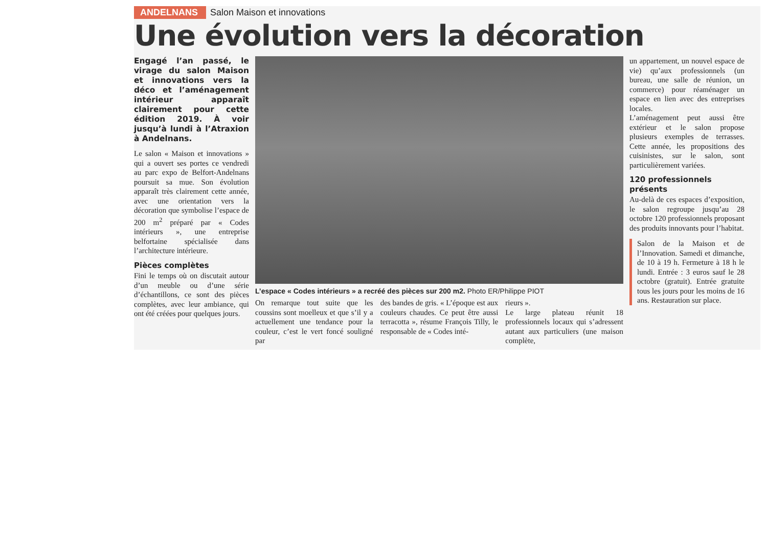ANDELNANS Salon Maison et innovations
Une évolution vers la décoration
Engagé l’an passé, le virage du salon Maison et innovations vers la déco et l’aménagement intérieur apparaît clairement pour cette édition 2019. À voir jusqu’à lundi à l’Atraxion à Andelnans.
Le salon « Maison et innovations » qui a ouvert ses portes ce vendredi au parc expo de Belfort-Andelnans poursuit sa mue. Son évolution apparaît très clairement cette année, avec une orientation vers la décoration que symbolise l’espace de 200 m<sup>2</sup> préparé par « Codes intérieurs », une entreprise belfortaine spécialisée dans l’architecture intérieure.
Pièces complètes
Fini le temps où on discutait autour d’un meuble ou d’une série d’échantillons, ce sont des pièces complètes, avec leur ambiance, qui ont été créées pour quelques jours.
L’espace « Codes intérieurs » a recréé des pièces sur 200 m2. Photo ER/Philippe PIOT
On remarque tout suite que les coussins sont moelleux et que s’il y a actuellement une tendance pour la couleur, c’est le vert foncé souligné par
des bandes de gris. « L’époque est aux couleurs chaudes. Ce peut être aussi terracotta », résume François Tilly, le responsable de « Codes inté-
rieurs ».
Le large plateau réunit 18 professionnels locaux qui s’adressent autant aux particuliers (une maison complète,
un appartement, un nouvel espace de vie) qu’aux professionnels (un bureau, une salle de réunion, un commerce) pour réaménager un espace en lien avec des entreprises locales.
L’aménagement peut aussi être extérieur et le salon propose plusieurs exemples de terrasses. Cette année, les propositions des cuisinistes, sur le salon, sont particulièrement variées.
120 professionnels présents
Au-delà de ces espaces d’exposition, le salon regroupe jusqu’au 28 octobre 120 professionnels proposant des produits innovants pour l’habitat.
Salon de la Maison et de l’Innovation. Samedi et dimanche, de 10 à 19 h. Fermeture à 18 h le lundi. Entrée : 3 euros sauf le 28 octobre (gratuit). Entrée gratuite tous les jours pour les moins de 16 ans. Restauration sur place.